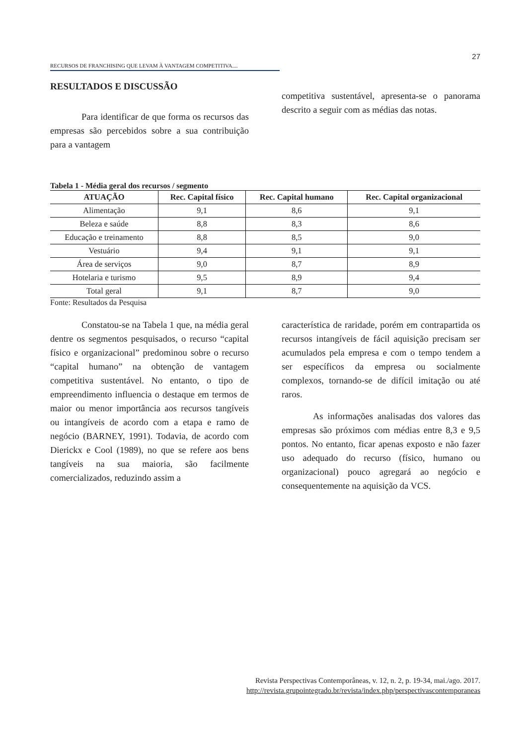27
RECURSOS DE FRANCHISING QUE LEVAM À VANTAGEM COMPETITIVA....
RESULTADOS E DISCUSSÃO
Para identificar de que forma os recursos das empresas são percebidos sobre a sua contribuição para a vantagem
competitiva sustentável, apresenta-se o panorama descrito a seguir com as médias das notas.
Tabela 1 - Média geral dos recursos / segmento
| ATUAÇÃO | Rec. Capital físico | Rec. Capital humano | Rec. Capital organizacional |
| --- | --- | --- | --- |
| Alimentação | 9,1 | 8,6 | 9,1 |
| Beleza e saúde | 8,8 | 8,3 | 8,6 |
| Educação e treinamento | 8,8 | 8,5 | 9,0 |
| Vestuário | 9,4 | 9,1 | 9,1 |
| Área de serviços | 9,0 | 8,7 | 8,9 |
| Hotelaria e turismo | 9,5 | 8,9 | 9,4 |
| Total geral | 9,1 | 8,7 | 9,0 |
Fonte: Resultados da Pesquisa
Constatou-se na Tabela 1 que, na média geral dentre os segmentos pesquisados, o recurso “capital físico e organizacional” predominou sobre o recurso “capital humano” na obtenção de vantagem competitiva sustentável. No entanto, o tipo de empreendimento influencia o destaque em termos de maior ou menor importância aos recursos tangíveis ou intangíveis de acordo com a etapa e ramo de negócio (BARNEY, 1991). Todavia, de acordo com Dierickx e Cool (1989), no que se refere aos bens tangíveis na sua maioria, são facilmente comercializados, reduzindo assim a
característica de raridade, porém em contrapartida os recursos intangíveis de fácil aquisição precisam ser acumulados pela empresa e com o tempo tendem a ser específicos da empresa ou socialmente complexos, tornando-se de difícil imitação ou até raros.
As informações analisadas dos valores das empresas são próximos com médias entre 8,3 e 9,5 pontos. No entanto, ficar apenas exposto e não fazer uso adequado do recurso (físico, humano ou organizacional) pouco agregará ao negócio e consequentemente na aquisição da VCS.
Revista Perspectivas Contemporâneas, v. 12, n. 2, p. 19-34, mai./ago. 2017.
http://revista.grupointegrado.br/revista/index.php/perspectivascontemporaneas